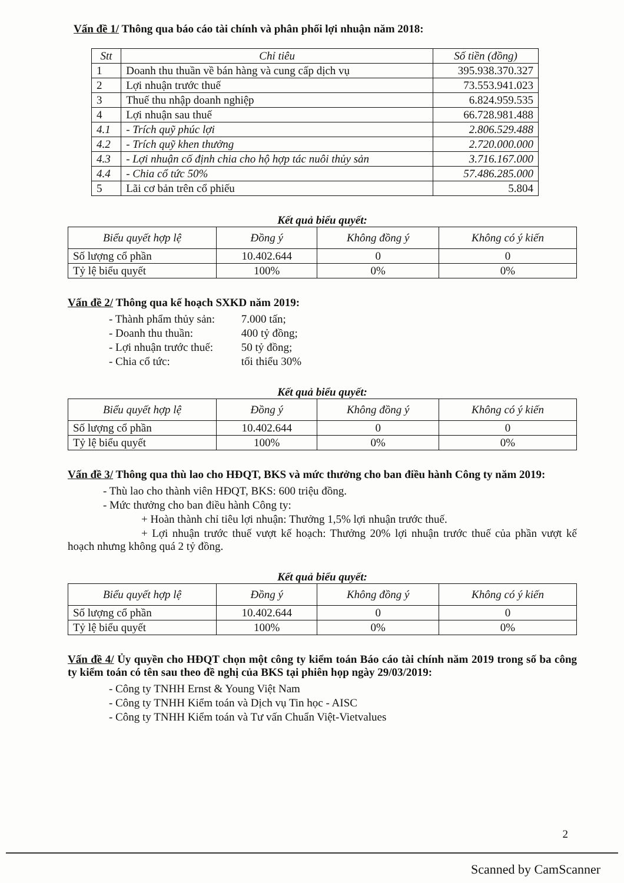Vấn đề 1/ Thông qua báo cáo tài chính và phân phối lợi nhuận năm 2018:
| Stt | Chỉ tiêu | Số tiền (đồng) |
| --- | --- | --- |
| 1 | Doanh thu thuần về bán hàng và cung cấp dịch vụ | 395.938.370.327 |
| 2 | Lợi nhuận trước thuế | 73.553.941.023 |
| 3 | Thuế thu nhập doanh nghiệp | 6.824.959.535 |
| 4 | Lợi nhuận sau thuế | 66.728.981.488 |
| 4.1 | - Trích quỹ phúc lợi | 2.806.529.488 |
| 4.2 | - Trích quỹ khen thưởng | 2.720.000.000 |
| 4.3 | - Lợi nhuận cố định chia cho hộ hợp tác nuôi thủy sản | 3.716.167.000 |
| 4.4 | - Chia cổ tức 50% | 57.486.285.000 |
| 5 | Lãi cơ bản trên cổ phiếu | 5.804 |
Kết quả biểu quyết:
| Biểu quyết hợp lệ | Đồng ý | Không đồng ý | Không có ý kiến |
| --- | --- | --- | --- |
| Số lượng cổ phần | 10.402.644 | 0 | 0 |
| Tỷ lệ biểu quyết | 100% | 0% | 0% |
Vấn đề 2/ Thông qua kế hoạch SXKD năm 2019:
- Thành phẩm thủy sản: 7.000 tấn;
- Doanh thu thuần: 400 tỷ đồng;
- Lợi nhuận trước thuế: 50 tỷ đồng;
- Chia cổ tức: tối thiểu 30%
Kết quả biểu quyết:
| Biểu quyết hợp lệ | Đồng ý | Không đồng ý | Không có ý kiến |
| --- | --- | --- | --- |
| Số lượng cổ phần | 10.402.644 | 0 | 0 |
| Tỷ lệ biểu quyết | 100% | 0% | 0% |
Vấn đề 3/ Thông qua thù lao cho HĐQT, BKS và mức thưởng cho ban điều hành Công ty năm 2019:
- Thù lao cho thành viên HĐQT, BKS: 600 triệu đồng.
- Mức thưởng cho ban điều hành Công ty:
+ Hoàn thành chỉ tiêu lợi nhuận: Thưởng 1,5% lợi nhuận trước thuế.
+ Lợi nhuận trước thuế vượt kế hoạch: Thưởng 20% lợi nhuận trước thuế của phần vượt kế hoạch nhưng không quá 2 tỷ đồng.
Kết quả biểu quyết:
| Biểu quyết hợp lệ | Đồng ý | Không đồng ý | Không có ý kiến |
| --- | --- | --- | --- |
| Số lượng cổ phần | 10.402.644 | 0 | 0 |
| Tỷ lệ biểu quyết | 100% | 0% | 0% |
Vấn đề 4/ Ủy quyền cho HĐQT chọn một công ty kiểm toán Báo cáo tài chính năm 2019 trong số ba công ty kiểm toán có tên sau theo đề nghị của BKS tại phiên họp ngày 29/03/2019:
- Công ty TNHH Ernst & Young Việt Nam
- Công ty TNHH Kiểm toán và Dịch vụ Tin học - AISC
- Công ty TNHH Kiểm toán và Tư vấn Chuẩn Việt-Vietvalues
2
Scanned by CamScanner